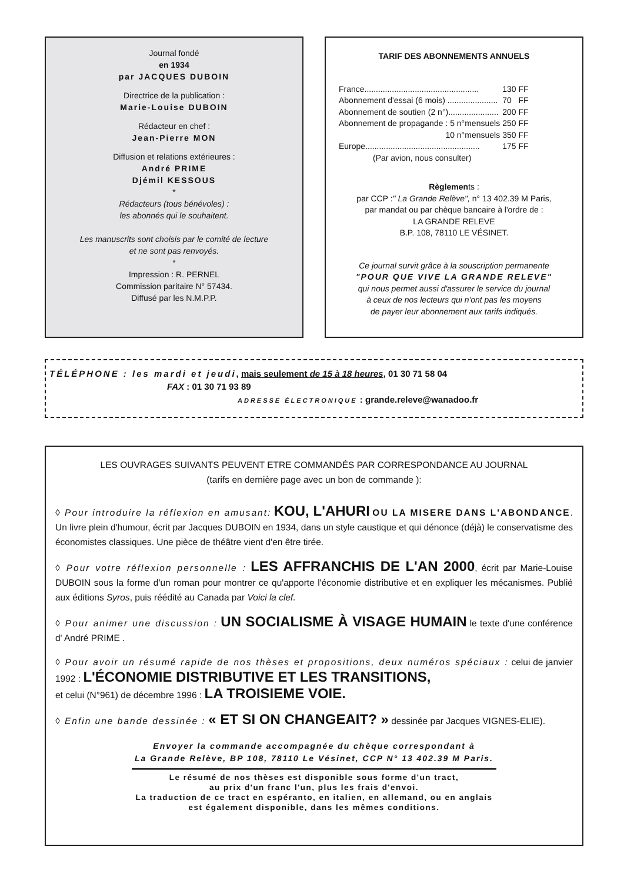Journal fondé
en 1934
par JACQUES DUBOIN
Directrice de la publication :
Marie-Louise DUBOIN
Rédacteur en chef :
Jean-Pierre MON
Diffusion et relations extérieures :
André PRIME
Djémil KESSOUS
*
Rédacteurs (tous bénévoles) :
les abonnés qui le souhaitent.
Les manuscrits sont choisis par le comité de lecture
et ne sont pas renvoyés.
*
Impression : R. PERNEL
Commission paritaire N° 57434.
Diffusé par les N.M.P.P.
TARIF DES ABONNEMENTS ANNUELS
| France.................................................. | 130 | FF |
| Abonnement d'essai (6 mois) ...................... | 70 | FF |
| Abonnement de soutien (2 n°)...................... | 200 | FF |
| Abonnement de propagande : 5 n°mensuels | 250 | FF |
| 10 n°mensuels | 350 | FF |
| Europe.................................................. | 175 | FF |
| (Par avion, nous consulter) | | |
Règlements :
par CCP :" La Grande Relève", n° 13 402.39 M Paris,
par mandat ou par chèque bancaire à l'ordre de :
LA GRANDE RELEVE
B.P. 108, 78110 LE VÉSINET.
Ce journal survit grâce à la souscription permanente
"POUR QUE VIVE LA GRANDE RELEVE"
qui nous permet aussi d'assurer le service du journal
à ceux de nos lecteurs qui n'ont pas les moyens
de payer leur abonnement aux tarifs indiqués.
TÉLÉPHONE : les mardi et jeudi, mais seulement de 15 à 18 heures, 01 30 71 58 04
FAX : 01 30 71 93 89
ADRESSE ÉLECTRONIQUE : grande.releve@wanadoo.fr
LES OUVRAGES SUIVANTS PEUVENT ETRE COMMANDÉS PAR CORRESPONDANCE AU JOURNAL
(tarifs en dernière page avec un bon de commande ):
◊ Pour introduire la réflexion en amusant: KOU, L'AHURI OU LA MISERE DANS L'ABONDANCE. Un livre plein d'humour, écrit par Jacques DUBOIN en 1934, dans un style caustique et qui dénonce (déjà) le conservatisme des économistes classiques. Une pièce de théâtre vient d'en être tirée.
◊ Pour votre réflexion personnelle : LES AFFRANCHIS DE L'AN 2000, écrit par Marie-Louise DUBOIN sous la forme d'un roman pour montrer ce qu'apporte l'économie distributive et en expliquer les mécanismes. Publié aux éditions Syros, puis réédité au Canada par Voici la clef.
◊ Pour animer une discussion : UN SOCIALISME À VISAGE HUMAIN le texte d'une conférence d' André PRIME .
◊ Pour avoir un résumé rapide de nos thèses et propositions, deux numéros spéciaux : celui de janvier 1992 : L'ÉCONOMIE DISTRIBUTIVE ET LES TRANSITIONS,
et celui (N°961) de décembre 1996 : LA TROISIEME VOIE.
◊ Enfin une bande dessinée : « ET SI ON CHANGEAIT? » dessinée par Jacques VIGNES-ELIE).
Envoyer la commande accompagnée du chèque correspondant à
La Grande Relève, BP 108, 78110 Le Vésinet, CCP N° 13 402.39 M Paris.
Le résumé de nos thèses est disponible sous forme d'un tract,
au prix d'un franc l'un, plus les frais d'envoi.
La traduction de ce tract en espéranto, en italien, en allemand, ou en anglais
est également disponible, dans les mêmes conditions.